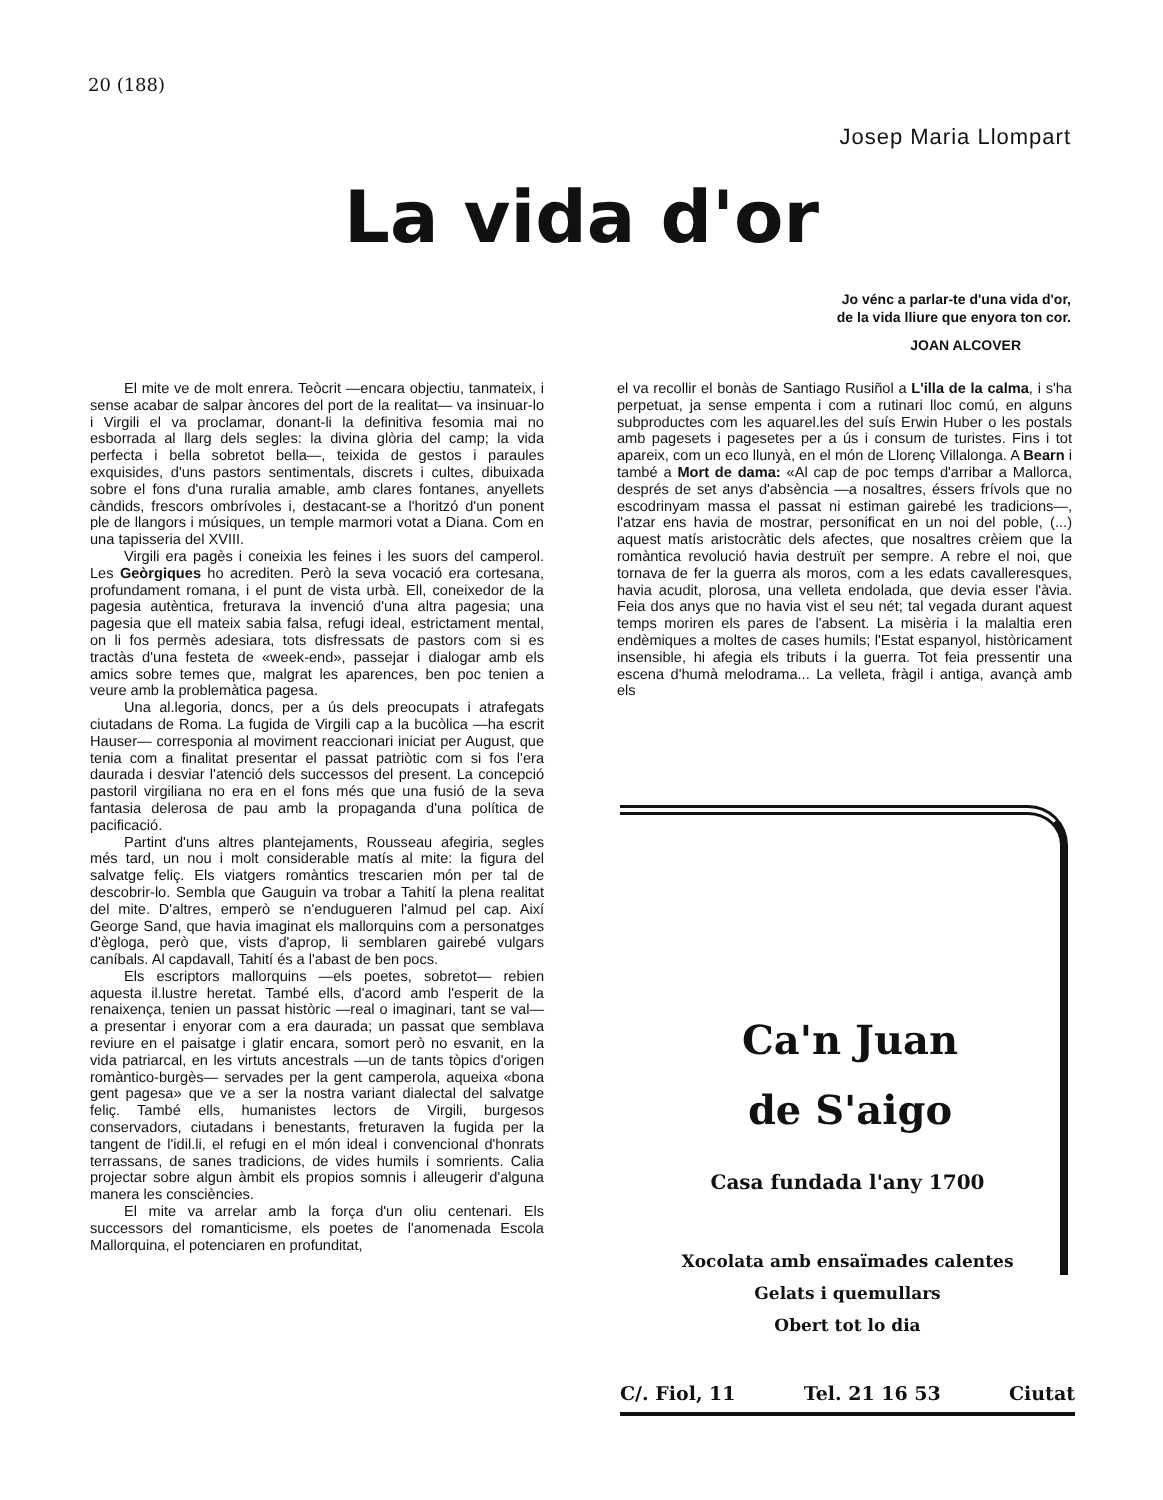20 (188)
Josep Maria Llompart
La vida d'or
Jo vénc a parlar-te d'una vida d'or,
de la vida lliure que enyora ton cor.
JOAN ALCOVER
El mite ve de molt enrera. Teòcrit —encara objectiu, tanmateix, i sense acabar de salpar àncores del port de la realitat— va insinuar-lo i Virgili el va proclamar, donant-li la definitiva fesomia mai no esborrada al llarg dels segles: la divina glòria del camp; la vida perfecta i bella sobretot bella—, teixida de gestos i paraules exquisides, d'uns pastors sentimentals, discrets i cultes, dibuixada sobre el fons d'una ruralia amable, amb clares fontanes, anyellets càndids, frescors ombrívoles i, destacant-se a l'horitzó d'un ponent ple de llangors i músiques, un temple marmori votat a Diana. Com en una tapisseria del XVIII.
Virgili era pagès i coneixia les feines i les suors del camperol. Les Geòrgiques ho acrediten. Però la seva vocació era cortesana, profundament romana, i el punt de vista urbà. Ell, coneixedor de la pagesia autèntica, freturava la invenció d'una altra pagesia; una pagesia que ell mateix sabia falsa, refugi ideal, estrictament mental, on li fos permès adesiara, tots disfressats de pastors com si es tractàs d'una festeta de «week-end», passejar i dialogar amb els amics sobre temes que, malgrat les aparences, ben poc tenien a veure amb la problemàtica pagesa.
Una al.legoria, doncs, per a ús dels preocupats i atrafegats ciutadans de Roma. La fugida de Virgili cap a la bucòlica —ha escrit Hauser— corresponia al moviment reaccionari iniciat per August, que tenia com a finalitat presentar el passat patriòtic com si fos l'era daurada i desviar l'atenció dels successos del present. La concepció pastoril virgiliana no era en el fons més que una fusió de la seva fantasia delerosa de pau amb la propaganda d'una política de pacificació.
Partint d'uns altres plantejaments, Rousseau afegiria, segles més tard, un nou i molt considerable matís al mite: la figura del salvatge feliç. Els viatgers romàntics trescarien món per tal de descobrir-lo. Sembla que Gauguin va trobar a Tahití la plena realitat del mite. D'altres, emperò se n'endugueren l'almud pel cap. Així George Sand, que havia imaginat els mallorquins com a personatges d'ègloga, però que, vists d'aprop, li semblaren gairebé vulgars caníbals. Al capdavall, Tahití és a l'abast de ben pocs.
Els escriptors mallorquins —els poetes, sobretot— rebien aquesta il.lustre heretat. També ells, d'acord amb l'esperit de la renaixença, tenien un passat històric —real o imaginari, tant se val— a presentar i enyorar com a era daurada; un passat que semblava reviure en el paisatge i glatir encara, somort però no esvanit, en la vida patriarcal, en les virtuts ancestrals —un de tants tòpics d'origen romàntico-burgès— servades per la gent camperola, aqueixa «bona gent pagesa» que ve a ser la nostra variant dialectal del salvatge feliç. També ells, humanistes lectors de Virgili, burgesos conservadors, ciutadans i benestants, freturaven la fugida per la tangent de l'idil.li, el refugi en el món ideal i convencional d'honrats terrassans, de sanes tradicions, de vides humils i somrients. Calia projectar sobre algun àmbit els propios somnis i alleugerir d'alguna manera les consciències.
El mite va arrelar amb la força d'un oliu centenari. Els successors del romanticisme, els poetes de l'anomenada Escola Mallorquina, el potenciaren en profunditat,
el va recollir el bonàs de Santiago Rusiñol a L'illa de la calma, i s'ha perpetuat, ja sense empenta i com a rutinari lloc comú, en alguns subproductes com les aquarel.les del suís Erwin Huber o les postals amb pagesets i pagesetes per a ús i consum de turistes. Fins i tot apareix, com un eco llunyà, en el món de Llorenç Villalonga. A Bearn i també a Mort de dama: «Al cap de poc temps d'arribar a Mallorca, després de set anys d'absència —a nosaltres, éssers frívols que no escodrinyam massa el passat ni estiman gairebé les tradicions—, l'atzar ens havia de mostrar, personificat en un noi del poble, (...) aquest matís aristocràtic dels afectes, que nosaltres crèiem que la romàntica revolució havia destruït per sempre. A rebre el noi, que tornava de fer la guerra als moros, com a les edats cavalleresques, havia acudit, plorosa, una velleta endolada, que devia esser l'àvia. Feia dos anys que no havia vist el seu nét; tal vegada durant aquest temps moriren els pares de l'absent. La misèria i la malaltia eren endèmiques a moltes de cases humils; l'Estat espanyol, històricament insensible, hi afegia els tributs i la guerra. Tot feia pressentir una escena d'humà melodrama... La velleta, fràgil i antiga, avançà amb els
Ca'n Juan
de S'aigo
Casa fundada l'any 1700
Xocolata amb ensaïmades calentes
Gelats i quemullars
Obert tot lo dia
C/. Fiol, 11 Tel. 21 16 53 Ciutat